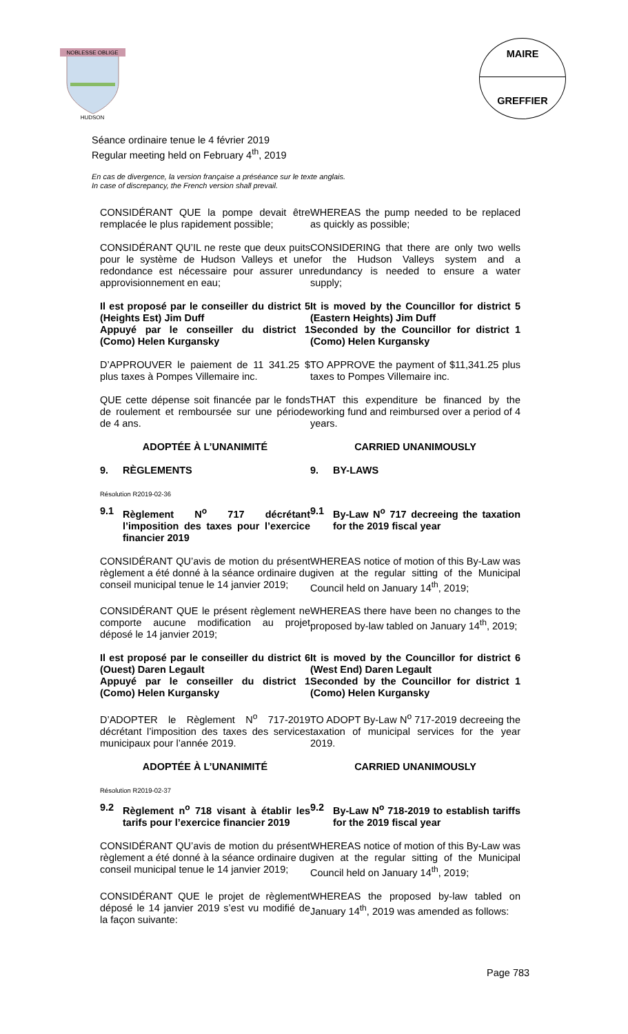NOBLESSE OBLIGE
HUDSON
MAIRE
GREFFIER
Séance ordinaire tenue le 4 février 2019
Regular meeting held on February 4<sup>th</sup>, 2019
En cas de divergence, la version française a préséance sur le texte anglais.
In case of discrepancy, the French version shall prevail.
CONSIDÉRANT QUE la pompe devait être remplacée le plus rapidement possible;
WHEREAS the pump needed to be replaced as quickly as possible;
CONSIDÉRANT QU’IL ne reste que deux puits pour le système de Hudson Valleys et une redondance est nécessaire pour assurer un approvisionnement en eau;
CONSIDERING that there are only two wells for the Hudson Valleys system and a redundancy is needed to ensure a water supply;
Il est proposé par le conseiller du district 5 (Heights Est) Jim Duff
Appuyé par le conseiller du district 1 (Como) Helen Kurgansky
It is moved by the Councillor for district 5 (Eastern Heights) Jim Duff
Seconded by the Councillor for district 1 (Como) Helen Kurgansky
D’APPROUVER le paiement de 11 341.25 $ plus taxes à Pompes Villemaire inc.
TO APPROVE the payment of $11,341.25 plus taxes to Pompes Villemaire inc.
QUE cette dépense soit financée par le fonds de roulement et remboursée sur une période de 4 ans.
THAT this expenditure be financed by the working fund and reimbursed over a period of 4 years.
ADOPTÉE À L’UNANIMITÉ CARRIED UNANIMOUSLY
9. RÈGLEMENTS 9. BY-LAWS
Résolution R2019-02-36
9.1 Règlement N<sup>o</sup> 717 décrétant l’imposition des taxes pour l’exercice financier 2019
9.1 By-Law N<sup>o</sup> 717 decreeing the taxation for the 2019 fiscal year
CONSIDÉRANT QU’avis de motion du présent règlement a été donné à la séance ordinaire du conseil municipal tenue le 14 janvier 2019;
WHEREAS notice of motion of this By-Law was given at the regular sitting of the Municipal Council held on January 14<sup>th</sup>, 2019;
CONSIDÉRANT QUE le présent règlement ne comporte aucune modification au projet déposé le 14 janvier 2019;
WHEREAS there have been no changes to the proposed by-law tabled on January 14<sup>th</sup>, 2019;
Il est proposé par le conseiller du district 6 (Ouest) Daren Legault
Appuyé par le conseiller du district 1 (Como) Helen Kurgansky
It is moved by the Councillor for district 6 (West End) Daren Legault
Seconded by the Councillor for district 1 (Como) Helen Kurgansky
D’ADOPTER le Règlement N<sup>o</sup> 717-2019 décrétant l’imposition des taxes des services municipaux pour l’année 2019.
TO ADOPT By-Law N<sup>o</sup> 717-2019 decreeing the taxation of municipal services for the year 2019.
ADOPTÉE À L’UNANIMITÉ CARRIED UNANIMOUSLY
Résolution R2019-02-37
9.2 Règlement n<sup>o</sup> 718 visant à établir les tarifs pour l’exercice financier 2019
9.2 By-Law N<sup>o</sup> 718-2019 to establish tariffs for the 2019 fiscal year
CONSIDÉRANT QU’avis de motion du présent règlement a été donné à la séance ordinaire du conseil municipal tenue le 14 janvier 2019;
WHEREAS notice of motion of this By-Law was given at the regular sitting of the Municipal Council held on January 14<sup>th</sup>, 2019;
CONSIDÉRANT QUE le projet de règlement déposé le 14 janvier 2019 s’est vu modifié de la façon suivante:
WHEREAS the proposed by-law tabled on January 14<sup>th</sup>, 2019 was amended as follows:
Page 783